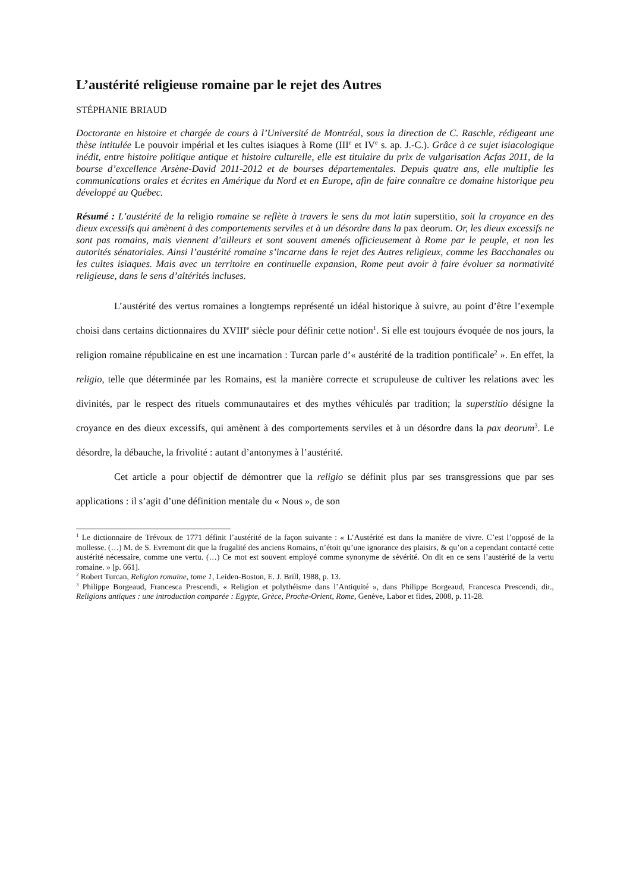L’austérité religieuse romaine par le rejet des Autres
STÉPHANIE BRIAUD
Doctorante en histoire et chargée de cours à l’Université de Montréal, sous la direction de C. Raschle, rédigeant une thèse intitulée Le pouvoir impérial et les cultes isiaques à Rome (III<sup>e</sup> et IV<sup>e</sup> s. ap. J.-C.). Grâce à ce sujet isiacologique inédit, entre histoire politique antique et histoire culturelle, elle est titulaire du prix de vulgarisation Acfas 2011, de la bourse d’excellence Arsène-David 2011-2012 et de bourses départementales. Depuis quatre ans, elle multiplie les communications orales et écrites en Amérique du Nord et en Europe, afin de faire connaître ce domaine historique peu développé au Québec.
Résumé : L’austérité de la religio romaine se reflète à travers le sens du mot latin superstitio, soit la croyance en des dieux excessifs qui amènent à des comportements serviles et à un désordre dans la pax deorum. Or, les dieux excessifs ne sont pas romains, mais viennent d’ailleurs et sont souvent amenés officieusement à Rome par le peuple, et non les autorités sénatoriales. Ainsi l’austérité romaine s’incarne dans le rejet des Autres religieux, comme les Bacchanales ou les cultes isiaques. Mais avec un territoire en continuelle expansion, Rome peut avoir à faire évoluer sa normativité religieuse, dans le sens d’altérités incluses.
L’austérité des vertus romaines a longtemps représenté un idéal historique à suivre, au point d’être l’exemple choisi dans certains dictionnaires du XVIII<sup>e</sup> siècle pour définir cette notion<sup>1</sup>. Si elle est toujours évoquée de nos jours, la religion romaine républicaine en est une incarnation : Turcan parle d’« austérité de la tradition pontificale<sup>2</sup> ». En effet, la religio, telle que déterminée par les Romains, est la manière correcte et scrupuleuse de cultiver les relations avec les divinités, par le respect des rituels communautaires et des mythes véhiculés par tradition; la superstitio désigne la croyance en des dieux excessifs, qui amènent à des comportements serviles et à un désordre dans la pax deorum<sup>3</sup>. Le désordre, la débauche, la frivolité : autant d’antonymes à l’austérité.
Cet article a pour objectif de démontrer que la religio se définit plus par ses transgressions que par ses applications : il s’agit d’une définition mentale du « Nous », de son
<sup>1</sup> Le dictionnaire de Trévoux de 1771 définit l’austérité de la façon suivante : « L’Austérité est dans la manière de vivre. C’est l’opposé de la mollesse. (…) M. de S. Evremont dit que la frugalité des anciens Romains, n’étoit qu’une ignorance des plaisirs, & qu’on a cependant contacté cette austérité nécessaire, comme une vertu. (…) Ce mot est souvent employé comme synonyme de sévérité. On dit en ce sens l’austérité de la vertu romaine. » [p. 661].
<sup>2</sup> Robert Turcan, Religion romaine, tome 1, Leiden-Boston, E. J. Brill, 1988, p. 13.
<sup>3</sup> Philippe Borgeaud, Francesca Prescendi, « Religion et polythéisme dans l’Antiquité », dans Philippe Borgeaud, Francesca Prescendi, dir., Religions antiques : une introduction comparée : Egypte, Grèce, Proche-Orient, Rome, Genève, Labor et fides, 2008, p. 11-28.